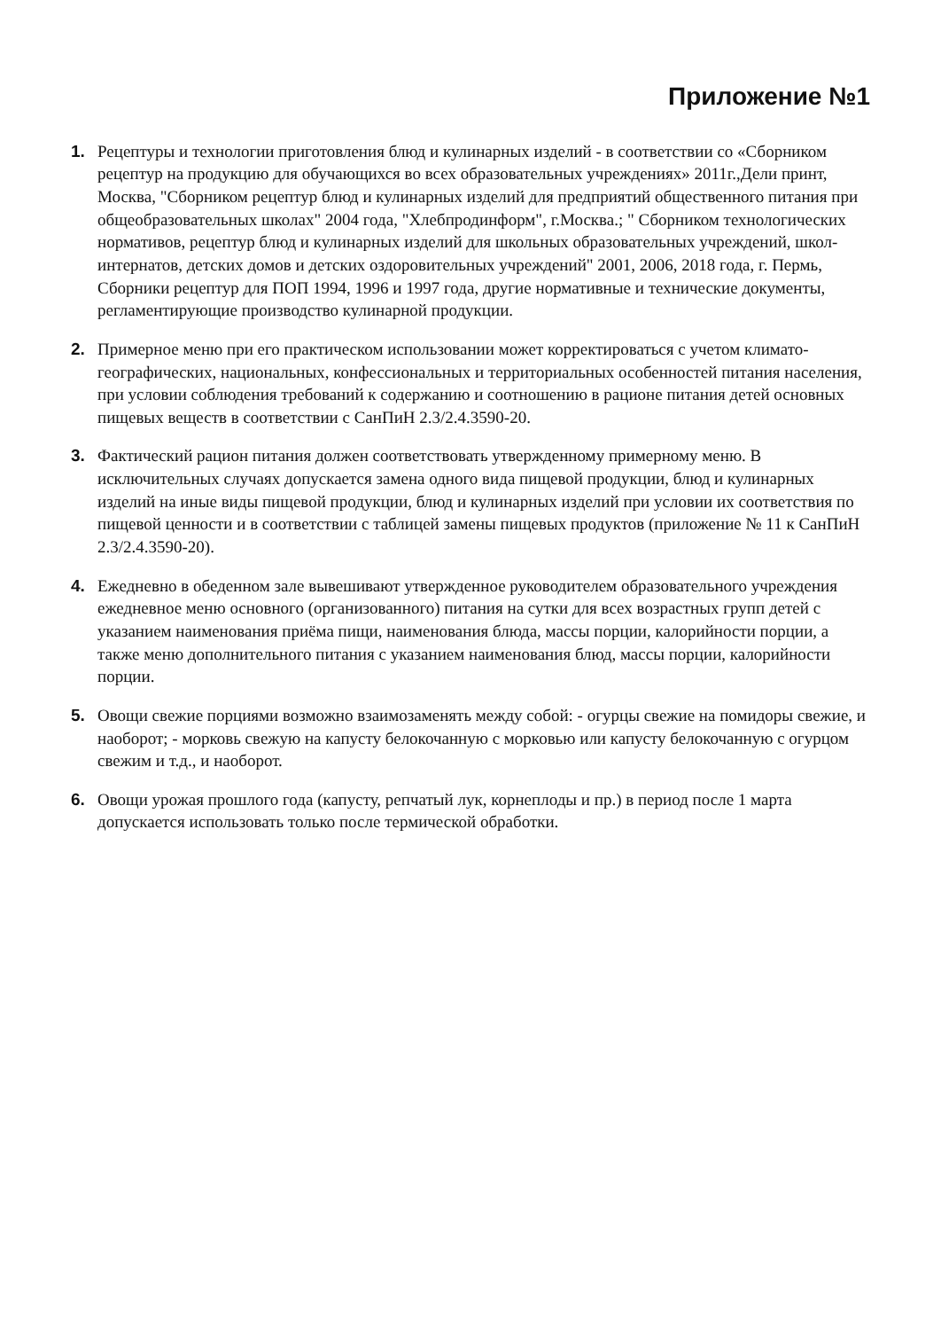Приложение №1
1. Рецептуры и технологии приготовления блюд и кулинарных изделий - в соответствии со «Сборником рецептур на продукцию для обучающихся во всех образовательных учреждениях» 2011г.,Дели принт, Москва, "Сборником рецептур блюд и кулинарных изделий для предприятий общественного питания при общеобразовательных школах" 2004 года, "Хлебпродинформ", г.Москва.; " Сборником технологических нормативов, рецептур блюд и кулинарных изделий для школьных образовательных учреждений, школ-интернатов, детских домов и детских оздоровительных учреждений" 2001, 2006, 2018 года, г. Пермь, Сборники рецептур для ПОП 1994, 1996 и 1997 года, другие нормативные и технические документы, регламентирующие производство кулинарной продукции.
2. Примерное меню при его практическом использовании может корректироваться с учетом климато-географических, национальных, конфессиональных и территориальных особенностей питания населения, при условии соблюдения требований к содержанию и соотношению в рационе питания детей основных пищевых веществ в соответствии с СанПиН 2.3/2.4.3590-20.
3. Фактический рацион питания должен соответствовать утвержденному примерному меню. В исключительных случаях допускается замена одного вида пищевой продукции, блюд и кулинарных изделий на иные виды пищевой продукции, блюд и кулинарных изделий при условии их соответствия по пищевой ценности и в соответствии с таблицей замены пищевых продуктов (приложение № 11 к СанПиН 2.3/2.4.3590-20).
4. Ежедневно в обеденном зале вывешивают утвержденное руководителем образовательного учреждения ежедневное меню основного (организованного) питания на сутки для всех возрастных групп детей с указанием наименования приёма пищи, наименования блюда, массы порции, калорийности порции, а также меню дополнительного питания с указанием наименования блюд, массы порции, калорийности порции.
5. Овощи свежие порциями возможно взаимозаменять между собой: - огурцы свежие на помидоры свежие, и наоборот; - морковь свежую на капусту белокочанную с морковью или капусту белокочанную с огурцом свежим и т.д., и наоборот.
6. Овощи урожая прошлого года (капусту, репчатый лук, корнеплоды и пр.) в период после 1 марта допускается использовать только после термической обработки.